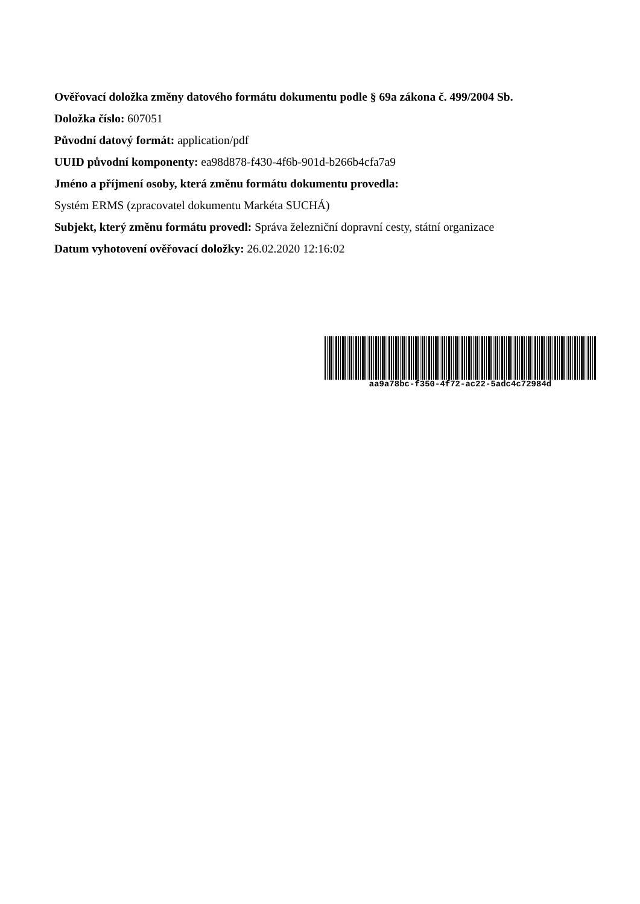Ověřovací doložka změny datového formátu dokumentu podle § 69a zákona č. 499/2004 Sb.
Doložka číslo: 607051
Původní datový formát: application/pdf
UUID původní komponenty: ea98d878-f430-4f6b-901d-b266b4cfa7a9
Jméno a příjmení osoby, která změnu formátu dokumentu provedla:
Systém ERMS (zpracovatel dokumentu Markéta SUCHÁ)
Subjekt, který změnu formátu provedl: Správa železniční dopravní cesty, státní organizace
Datum vyhotovení ověřovací doložky: 26.02.2020 12:16:02
aa9a78bc-f350-4f72-ac22-5adc4c72984d